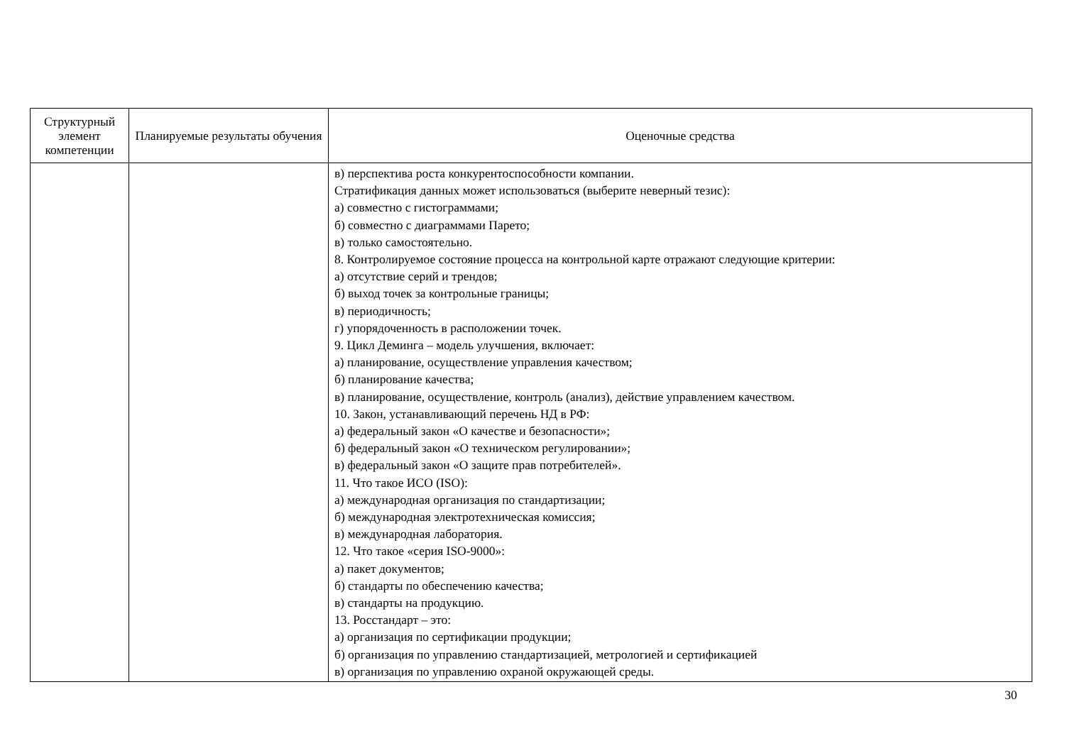| Структурный элемент компетенции | Планируемые результаты обучения | Оценочные средства |
| --- | --- | --- |
| | | в) перспектива роста конкурентоспособности компании. Стратификация данных может использоваться (выберите неверный тезис): а) совместно с гистограммами; б) совместно с диаграммами Парето; в) только самостоятельно. 8. Контролируемое состояние процесса на контрольной карте отражают следующие критерии: а) отсутствие серий и трендов; б) выход точек за контрольные границы; в) периодичность; г) упорядоченность в расположении точек. 9. Цикл Деминга – модель улучшения, включает: а) планирование, осуществление управления качеством; б) планирование качества; в) планирование, осуществление, контроль (анализ), действие управлением качеством. 10. Закон, устанавливающий перечень НД в РФ: а) федеральный закон «О качестве и безопасности»; б) федеральный закон «О техническом регулировании»; в) федеральный закон «О защите прав потребителей». 11. Что такое ИСО (ISO): а) международная организация по стандартизации; б) международная электротехническая комиссия; в) международная лаборатория. 12. Что такое «серия ISO-9000»: а) пакет документов; б) стандарты по обеспечению качества; в) стандарты на продукцию. 13. Росстандарт – это: а) организация по сертификации продукции; б) организация по управлению стандартизацией, метрологией и сертификацией в) организация по управлению охраной окружающей среды. |
30